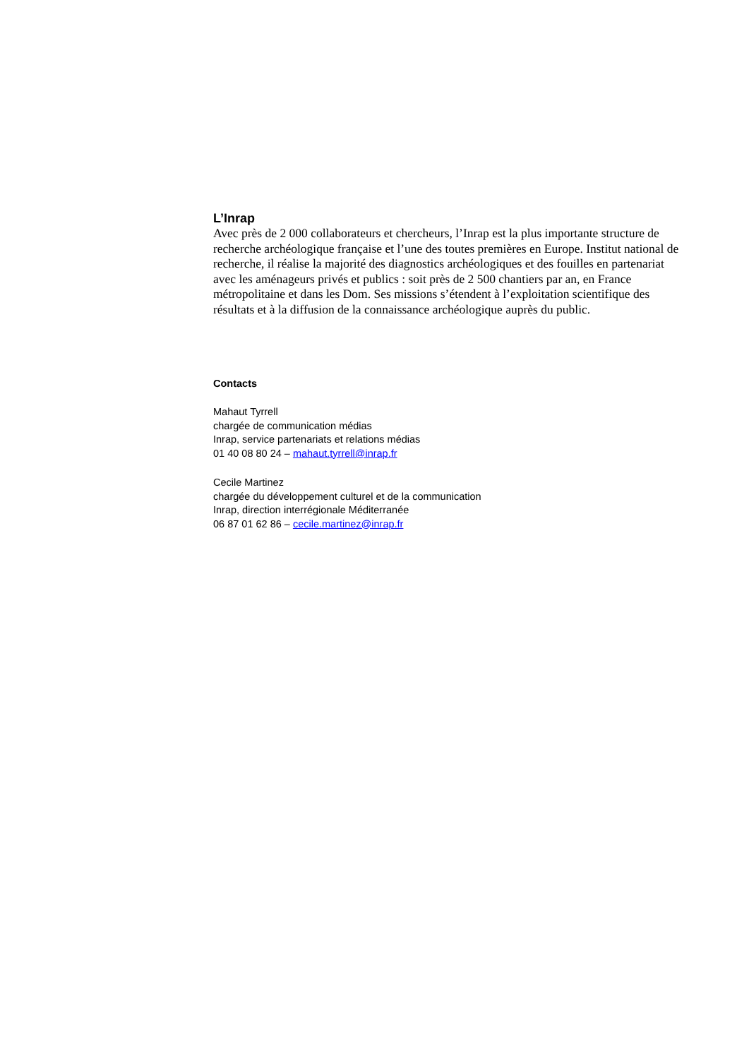L’Inrap
Avec près de 2 000 collaborateurs et chercheurs, l’Inrap est la plus importante structure de recherche archéologique française et l’une des toutes premières en Europe. Institut national de recherche, il réalise la majorité des diagnostics archéologiques et des fouilles en partenariat avec les aménageurs privés et publics : soit près de 2 500 chantiers par an, en France métropolitaine et dans les Dom. Ses missions s’étendent à l’exploitation scientifique des résultats et à la diffusion de la connaissance archéologique auprès du public.
Contacts
Mahaut Tyrrell
chargée de communication médias
Inrap, service partenariats et relations médias
01 40 08 80 24 – mahaut.tyrrell@inrap.fr
Cecile Martinez
chargée du développement culturel et de la communication
Inrap, direction interrégionale Méditerranée
06 87 01 62 86 – cecile.martinez@inrap.fr